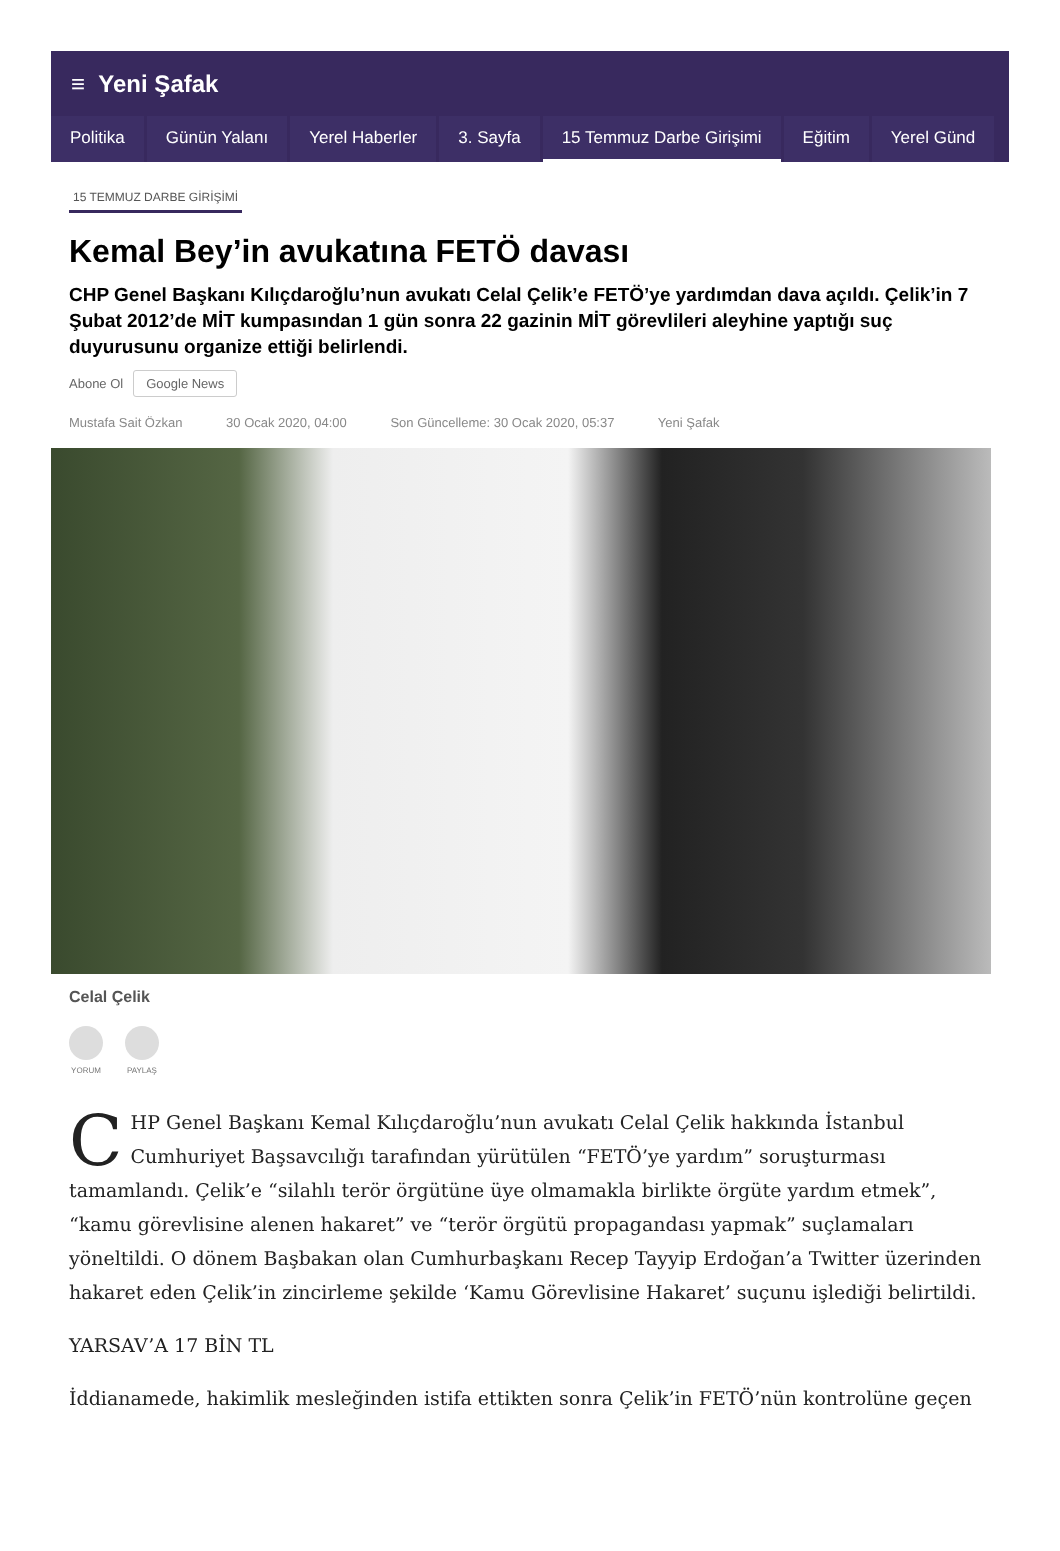≡ Yeni Şafak
Politika Günün Yalanı Yerel Haberler 3. Sayfa 15 Temmuz Darbe Girişimi Eğitim Yerel Günd
15 TEMMUZ DARBE GİRİŞİMİ
Kemal Bey’in avukatına FETÖ davası
CHP Genel Başkanı Kılıçdaroğlu’nun avukatı Celal Çelik’e FETÖ’ye yardımdan dava açıldı. Çelik’in 7 Şubat 2012’de MİT kumpasından 1 gün sonra 22 gazinin MİT görevlileri aleyhine yaptığı suç duyurusunu organize ettiği belirlendi.
Abone Ol Google News
Mustafa Sait Özkan 30 Ocak 2020, 04:00 Son Güncelleme: 30 Ocak 2020, 05:37 Yeni Şafak
Celal Çelik
YORUM PAYLAŞ
CHP Genel Başkanı Kemal Kılıçdaroğlu’nun avukatı Celal Çelik hakkında İstanbul Cumhuriyet Başsavcılığı tarafından yürütülen “FETÖ’ye yardım” soruşturması tamamlandı. Çelik’e “silahlı terör örgütüne üye olmamakla birlikte örgüte yardım etmek”, “kamu görevlisine alenen hakaret” ve “terör örgütü propagandası yapmak” suçlamaları yöneltildi. O dönem Başbakan olan Cumhurbaşkanı Recep Tayyip Erdoğan’a Twitter üzerinden hakaret eden Çelik’in zincirleme şekilde ‘Kamu Görevlisine Hakaret’ suçunu işlediği belirtildi.
YARSAV’A 17 BİN TL
İddianamede, hakimlik mesleğinden istifa ettikten sonra Çelik’in FETÖ’nün kontrolüne geçen